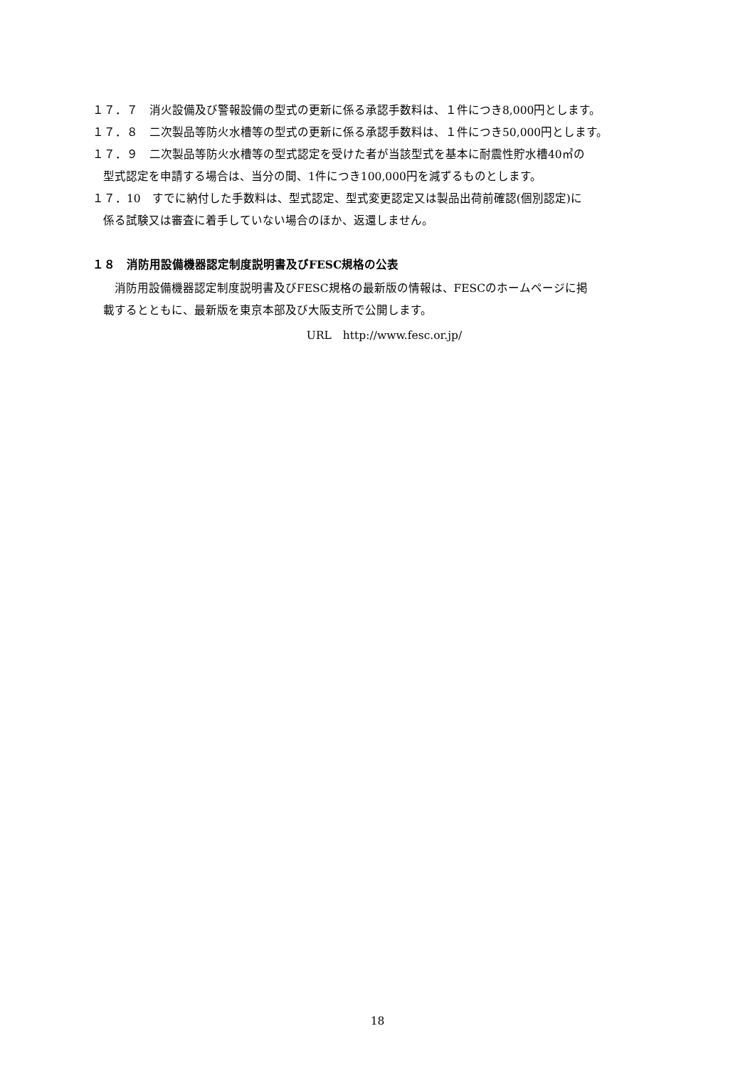１７．７　消火設備及び警報設備の型式の更新に係る承認手数料は、１件につき8,000円とします。
１７．８　二次製品等防火水槽等の型式の更新に係る承認手数料は、１件につき50,000円とします。
１７．９　二次製品等防火水槽等の型式認定を受けた者が当該型式を基本に耐震性貯水槽40㎥の
型式認定を申請する場合は、当分の間、1件につき100,000円を減ずるものとします。
１７．10　すでに納付した手数料は、型式認定、型式変更認定又は製品出荷前確認(個別認定)に
係る試験又は審査に着手していない場合のほか、返還しません。
１８　消防用設備機器認定制度説明書及びFESC規格の公表
　消防用設備機器認定制度説明書及びFESC規格の最新版の情報は、FESCのホームページに掲
載するとともに、最新版を東京本部及び大阪支所で公開します。
URL　http://www.fesc.or.jp/
18